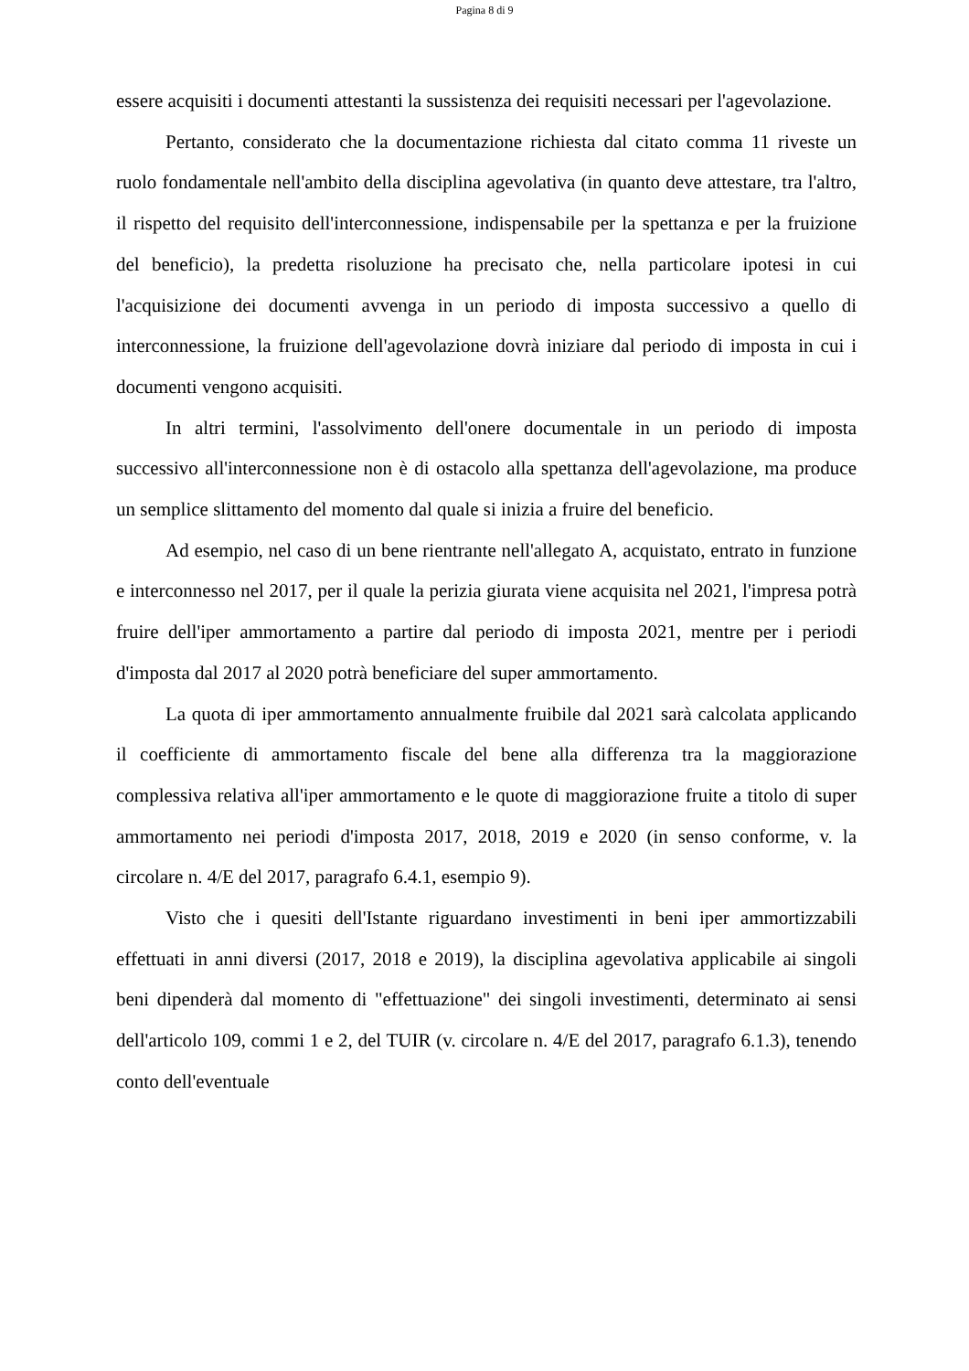Pagina 8 di 9
essere acquisiti i documenti attestanti la sussistenza dei requisiti necessari per l'agevolazione.
Pertanto, considerato che la documentazione richiesta dal citato comma 11 riveste un ruolo fondamentale nell'ambito della disciplina agevolativa (in quanto deve attestare, tra l'altro, il rispetto del requisito dell'interconnessione, indispensabile per la spettanza e per la fruizione del beneficio), la predetta risoluzione ha precisato che, nella particolare ipotesi in cui l'acquisizione dei documenti avvenga in un periodo di imposta successivo a quello di interconnessione, la fruizione dell'agevolazione dovrà iniziare dal periodo di imposta in cui i documenti vengono acquisiti.
In altri termini, l'assolvimento dell'onere documentale in un periodo di imposta successivo all'interconnessione non è di ostacolo alla spettanza dell'agevolazione, ma produce un semplice slittamento del momento dal quale si inizia a fruire del beneficio.
Ad esempio, nel caso di un bene rientrante nell'allegato A, acquistato, entrato in funzione e interconnesso nel 2017, per il quale la perizia giurata viene acquisita nel 2021, l'impresa potrà fruire dell'iper ammortamento a partire dal periodo di imposta 2021, mentre per i periodi d'imposta dal 2017 al 2020 potrà beneficiare del super ammortamento.
La quota di iper ammortamento annualmente fruibile dal 2021 sarà calcolata applicando il coefficiente di ammortamento fiscale del bene alla differenza tra la maggiorazione complessiva relativa all'iper ammortamento e le quote di maggiorazione fruite a titolo di super ammortamento nei periodi d'imposta 2017, 2018, 2019 e 2020 (in senso conforme, v. la circolare n. 4/E del 2017, paragrafo 6.4.1, esempio 9).
Visto che i quesiti dell'Istante riguardano investimenti in beni iper ammortizzabili effettuati in anni diversi (2017, 2018 e 2019), la disciplina agevolativa applicabile ai singoli beni dipenderà dal momento di "effettuazione" dei singoli investimenti, determinato ai sensi dell'articolo 109, commi 1 e 2, del TUIR (v. circolare n. 4/E del 2017, paragrafo 6.1.3), tenendo conto dell'eventuale